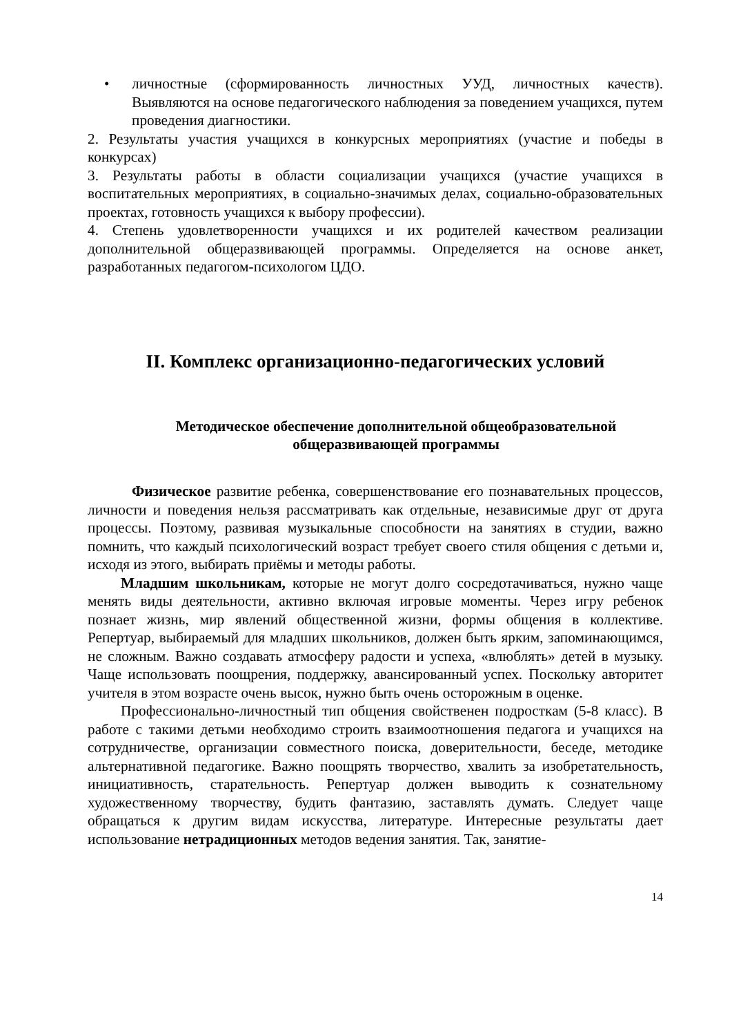• личностные (сформированность личностных УУД, личностных качеств). Выявляются на основе педагогического наблюдения за поведением учащихся, путем проведения диагностики.
2. Результаты участия учащихся в конкурсных мероприятиях (участие и победы в конкурсах)
3. Результаты работы в области социализации учащихся (участие учащихся в воспитательных мероприятиях, в социально-значимых делах, социально-образовательных проектах, готовность учащихся к выбору профессии).
4. Степень удовлетворенности учащихся и их родителей качеством реализации дополнительной общеразвивающей программы. Определяется на основе анкет, разработанных педагогом-психологом ЦДО.
II. Комплекс организационно-педагогических условий
Методическое обеспечение дополнительной общеобразовательной общеразвивающей программы
Физическое развитие ребенка, совершенствование его познавательных процессов, личности и поведения нельзя рассматривать как отдельные, независимые друг от друга процессы. Поэтому, развивая музыкальные способности на занятиях в студии, важно помнить, что каждый психологический возраст требует своего стиля общения с детьми и, исходя из этого, выбирать приёмы и методы работы.
Младшим школьникам, которые не могут долго сосредотачиваться, нужно чаще менять виды деятельности, активно включая игровые моменты. Через игру ребенок познает жизнь, мир явлений общественной жизни, формы общения в коллективе. Репертуар, выбираемый для младших школьников, должен быть ярким, запоминающимся, не сложным. Важно создавать атмосферу радости и успеха, «влюблять» детей в музыку. Чаще использовать поощрения, поддержку, авансированный успех. Поскольку авторитет учителя в этом возрасте очень высок, нужно быть очень осторожным в оценке.
Профессионально-личностный тип общения свойственен подросткам (5-8 класс). В работе с такими детьми необходимо строить взаимоотношения педагога и учащихся на сотрудничестве, организации совместного поиска, доверительности, беседе, методике альтернативной педагогике. Важно поощрять творчество, хвалить за изобретательность, инициативность, старательность. Репертуар должен выводить к сознательному художественному творчеству, будить фантазию, заставлять думать. Следует чаще обращаться к другим видам искусства, литературе. Интересные результаты дает использование нетрадиционных методов ведения занятия. Так, занятие-
14